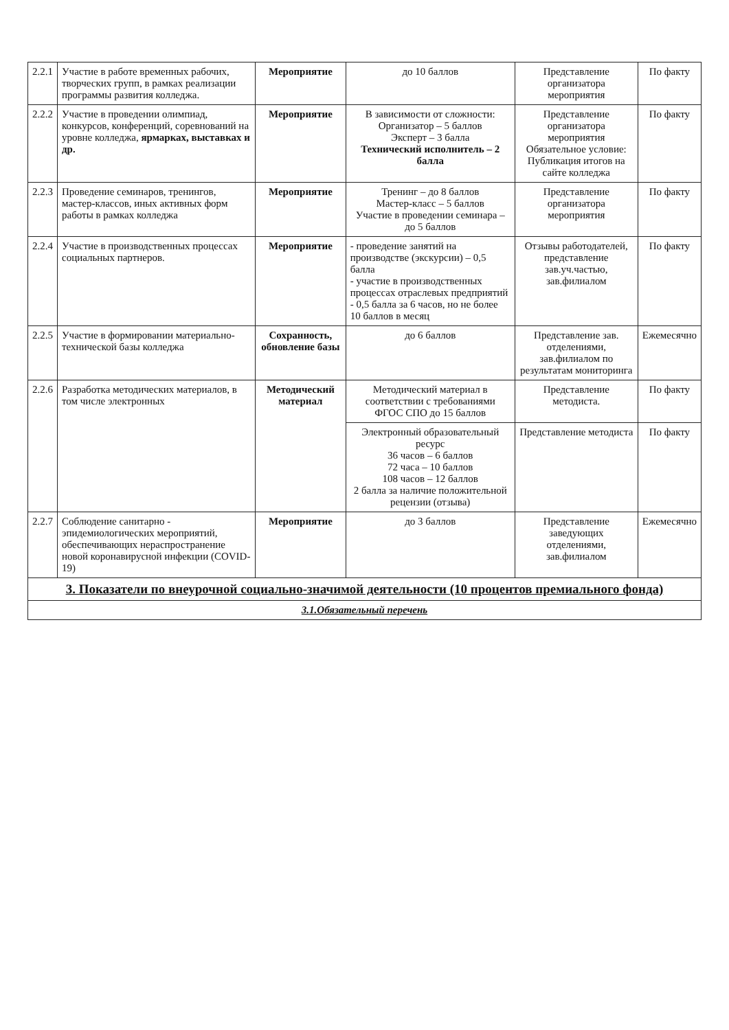| 2.2.1 | Участие в работе временных рабочих, творческих групп, в рамках реализации программы развития колледжа. | Мероприятие | до 10 баллов | Представление организатора мероприятия | По факту |
| 2.2.2 | Участие в проведении олимпиад, конкурсов, конференций, соревнований на уровне колледжа, ярмарках, выставках и др. | Мероприятие | В зависимости от сложности: Организатор – 5 баллов Эксперт – 3 балла Технический исполнитель – 2 балла | Представление организатора мероприятия Обязательное условие: Публикация итогов на сайте колледжа | По факту |
| 2.2.3 | Проведение семинаров, тренингов, мастер-классов, иных активных форм работы в рамках колледжа | Мероприятие | Тренинг – до 8 баллов Мастер-класс – 5 баллов Участие в проведении семинара – до 5 баллов | Представление организатора мероприятия | По факту |
| 2.2.4 | Участие в производственных процессах социальных партнеров. | Мероприятие | - проведение занятий на производстве (экскурсии) – 0,5 балла - участие в производственных процессах отраслевых предприятий - 0,5 балла за 6 часов, но не более 10 баллов в месяц | Отзывы работодателей, представление зав.уч.частью, зав.филиалом | По факту |
| 2.2.5 | Участие в формировании материально-технической базы колледжа | Сохранность, обновление базы | до 6 баллов | Представление зав. отделениями, зав.филиалом по результатам мониторинга | Ежемесячно |
| 2.2.6 | Разработка методических материалов, в том числе электронных | Методический материал | Методический материал в соответствии с требованиями ФГОС СПО до 15 баллов | Представление методиста. | По факту |
| | | | Электронный образовательный ресурс 36 часов – 6 баллов 72 часа – 10 баллов 108 часов – 12 баллов 2 балла за наличие положительной рецензии (отзыва) | Представление методиста | По факту |
| 2.2.7 | Соблюдение санитарно - эпидемиологических мероприятий, обеспечивающих нераспространение новой коронавирусной инфекции (COVID-19) | Мероприятие | до 3 баллов | Представление заведующих отделениями, зав.филиалом | Ежемесячно |
| 3. Показатели по внеурочной социально-значимой деятельности (10 процентов премиального фонда) | | | | | |
| 3.1.Обязательный перечень | | | | | |